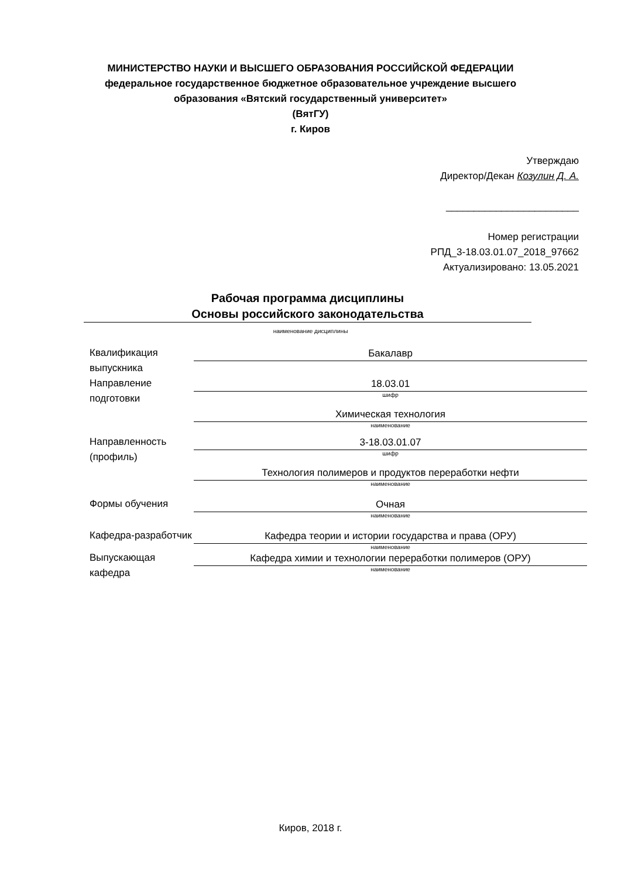МИНИСТЕРСТВО НАУКИ И ВЫСШЕГО ОБРАЗОВАНИЯ РОССИЙСКОЙ ФЕДЕРАЦИИ
федеральное государственное бюджетное образовательное учреждение высшего
образования «Вятский государственный университет»
(ВятГУ)
г. Киров
Утверждаю
Директор/Декан Козулин Д. А.
________________________
Номер регистрации
РПД_3-18.03.01.07_2018_97662
Актуализировано: 13.05.2021
Рабочая программа дисциплины
Основы российского законодательства
наименование дисциплины
Квалификация выпускника
Бакалавр
Направление подготовки
18.03.01
шифр
Химическая технология
наименование
Направленность (профиль)
3-18.03.01.07
шифр
Технология полимеров и продуктов переработки нефти
наименование
Формы обучения
Очная
наименование
Кафедра-разработчик
Кафедра теории и истории государства и права (ОРУ)
наименование
Выпускающая кафедра
Кафедра химии и технологии переработки полимеров (ОРУ)
наименование
Киров, 2018 г.